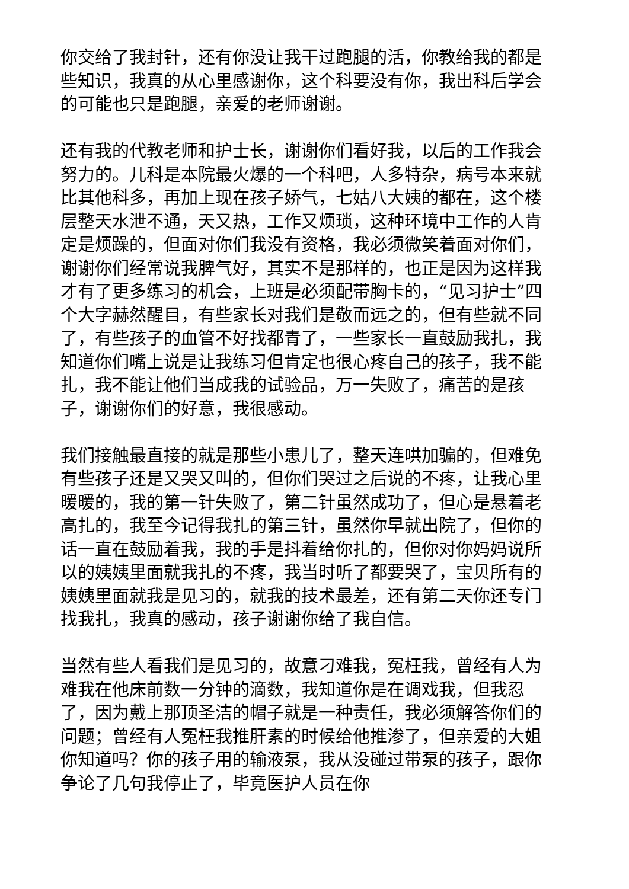你交给了我封针，还有你没让我干过跑腿的活，你教给我的都是些知识，我真的从心里感谢你，这个科要没有你，我出科后学会的可能也只是跑腿，亲爱的老师谢谢。
还有我的代教老师和护士长，谢谢你们看好我，以后的工作我会努力的。儿科是本院最火爆的一个科吧，人多特杂，病号本来就比其他科多，再加上现在孩子娇气，七姑八大姨的都在，这个楼层整天水泄不通，天又热，工作又烦琐，这种环境中工作的人肯定是烦躁的，但面对你们我没有资格，我必须微笑着面对你们，谢谢你们经常说我脾气好，其实不是那样的，也正是因为这样我才有了更多练习的机会，上班是必须配带胸卡的，“见习护士”四个大字赫然醒目，有些家长对我们是敬而远之的，但有些就不同了，有些孩子的血管不好找都青了，一些家长一直鼓励我扎，我知道你们嘴上说是让我练习但肯定也很心疼自己的孩子，我不能扎，我不能让他们当成我的试验品，万一失败了，痛苦的是孩子，谢谢你们的好意，我很感动。
我们接触最直接的就是那些小患儿了，整天连哄加骗的，但难免有些孩子还是又哭又叫的，但你们哭过之后说的不疼，让我心里暖暖的，我的第一针失败了，第二针虽然成功了，但心是悬着老高扎的，我至今记得我扎的第三针，虽然你早就出院了，但你的话一直在鼓励着我，我的手是抖着给你扎的，但你对你妈妈说所以的姨姨里面就我扎的不疼，我当时听了都要哭了，宝贝所有的姨姨里面就我是见习的，就我的技术最差，还有第二天你还专门找我扎，我真的感动，孩子谢谢你给了我自信。
当然有些人看我们是见习的，故意刁难我，冤枉我，曾经有人为难我在他床前数一分钟的滴数，我知道你是在调戏我，但我忍了，因为戴上那顶圣洁的帽子就是一种责任，我必须解答你们的问题；曾经有人冤枉我推肝素的时候给他推渗了，但亲爱的大姐你知道吗？你的孩子用的输液泵，我从没碰过带泵的孩子，跟你争论了几句我停止了，毕竟医护人员在你